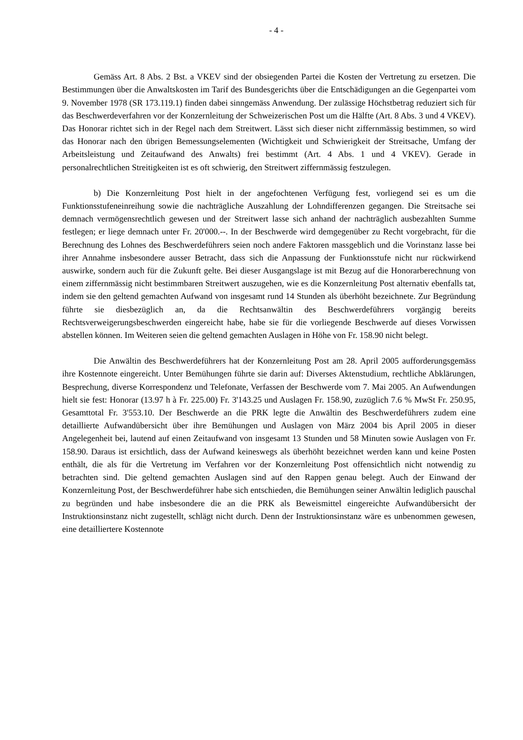- 4 -
Gemäss Art. 8 Abs. 2 Bst. a VKEV sind der obsiegenden Partei die Kosten der Vertretung zu ersetzen. Die Bestimmungen über die Anwaltskosten im Tarif des Bundesgerichts über die Entschädigungen an die Gegenpartei vom 9. November 1978 (SR 173.119.1) finden dabei sinngemäss Anwendung. Der zulässige Höchstbetrag reduziert sich für das Beschwerdeverfahren vor der Konzernleitung der Schweizerischen Post um die Hälfte (Art. 8 Abs. 3 und 4 VKEV). Das Honorar richtet sich in der Regel nach dem Streitwert. Lässt sich dieser nicht ziffernmässig bestimmen, so wird das Honorar nach den übrigen Bemessungselementen (Wichtigkeit und Schwierigkeit der Streitsache, Umfang der Arbeitsleistung und Zeitaufwand des Anwalts) frei bestimmt (Art. 4 Abs. 1 und 4 VKEV). Gerade in personalrechtlichen Streitigkeiten ist es oft schwierig, den Streitwert ziffernmässig festzulegen.
b) Die Konzernleitung Post hielt in der angefochtenen Verfügung fest, vorliegend sei es um die Funktionsstufeneinreihung sowie die nachträgliche Auszahlung der Lohndifferenzen gegangen. Die Streitsache sei demnach vermögensrechtlich gewesen und der Streitwert lasse sich anhand der nachträglich ausbezahlten Summe festlegen; er liege demnach unter Fr. 20'000.--. In der Beschwerde wird demgegenüber zu Recht vorgebracht, für die Berechnung des Lohnes des Beschwerdeführers seien noch andere Faktoren massgeblich und die Vorinstanz lasse bei ihrer Annahme insbesondere ausser Betracht, dass sich die Anpassung der Funktionsstufe nicht nur rückwirkend auswirke, sondern auch für die Zukunft gelte. Bei dieser Ausgangslage ist mit Bezug auf die Honorarberechnung von einem ziffernmässig nicht bestimmbaren Streitwert auszugehen, wie es die Konzernleitung Post alternativ ebenfalls tat, indem sie den geltend gemachten Aufwand von insgesamt rund 14 Stunden als überhöht bezeichnete. Zur Begründung führte sie diesbezüglich an, da die Rechtsanwältin des Beschwerdeführers vorgängig bereits Rechtsverweigerungsbeschwerden eingereicht habe, habe sie für die vorliegende Beschwerde auf dieses Vorwissen abstellen können. Im Weiteren seien die geltend gemachten Auslagen in Höhe von Fr. 158.90 nicht belegt.
Die Anwältin des Beschwerdeführers hat der Konzernleitung Post am 28. April 2005 aufforderungsgemäss ihre Kostennote eingereicht. Unter Bemühungen führte sie darin auf: Diverses Aktenstudium, rechtliche Abklärungen, Besprechung, diverse Korrespondenz und Telefonate, Verfassen der Beschwerde vom 7. Mai 2005. An Aufwendungen hielt sie fest: Honorar (13.97 h à Fr. 225.00) Fr. 3'143.25 und Auslagen Fr. 158.90, zuzüglich 7.6 % MwSt Fr. 250.95, Gesamttotal Fr. 3'553.10. Der Beschwerde an die PRK legte die Anwältin des Beschwerdeführers zudem eine detaillierte Aufwandübersicht über ihre Bemühungen und Auslagen von März 2004 bis April 2005 in dieser Angelegenheit bei, lautend auf einen Zeitaufwand von insgesamt 13 Stunden und 58 Minuten sowie Auslagen von Fr. 158.90. Daraus ist ersichtlich, dass der Aufwand keineswegs als überhöht bezeichnet werden kann und keine Posten enthält, die als für die Vertretung im Verfahren vor der Konzernleitung Post offensichtlich nicht notwendig zu betrachten sind. Die geltend gemachten Auslagen sind auf den Rappen genau belegt. Auch der Einwand der Konzernleitung Post, der Beschwerdeführer habe sich entschieden, die Bemühungen seiner Anwältin lediglich pauschal zu begründen und habe insbesondere die an die PRK als Beweismittel eingereichte Aufwandübersicht der Instruktionsinstanz nicht zugestellt, schlägt nicht durch. Denn der Instruktionsinstanz wäre es unbenommen gewesen, eine detailliertere Kostennote